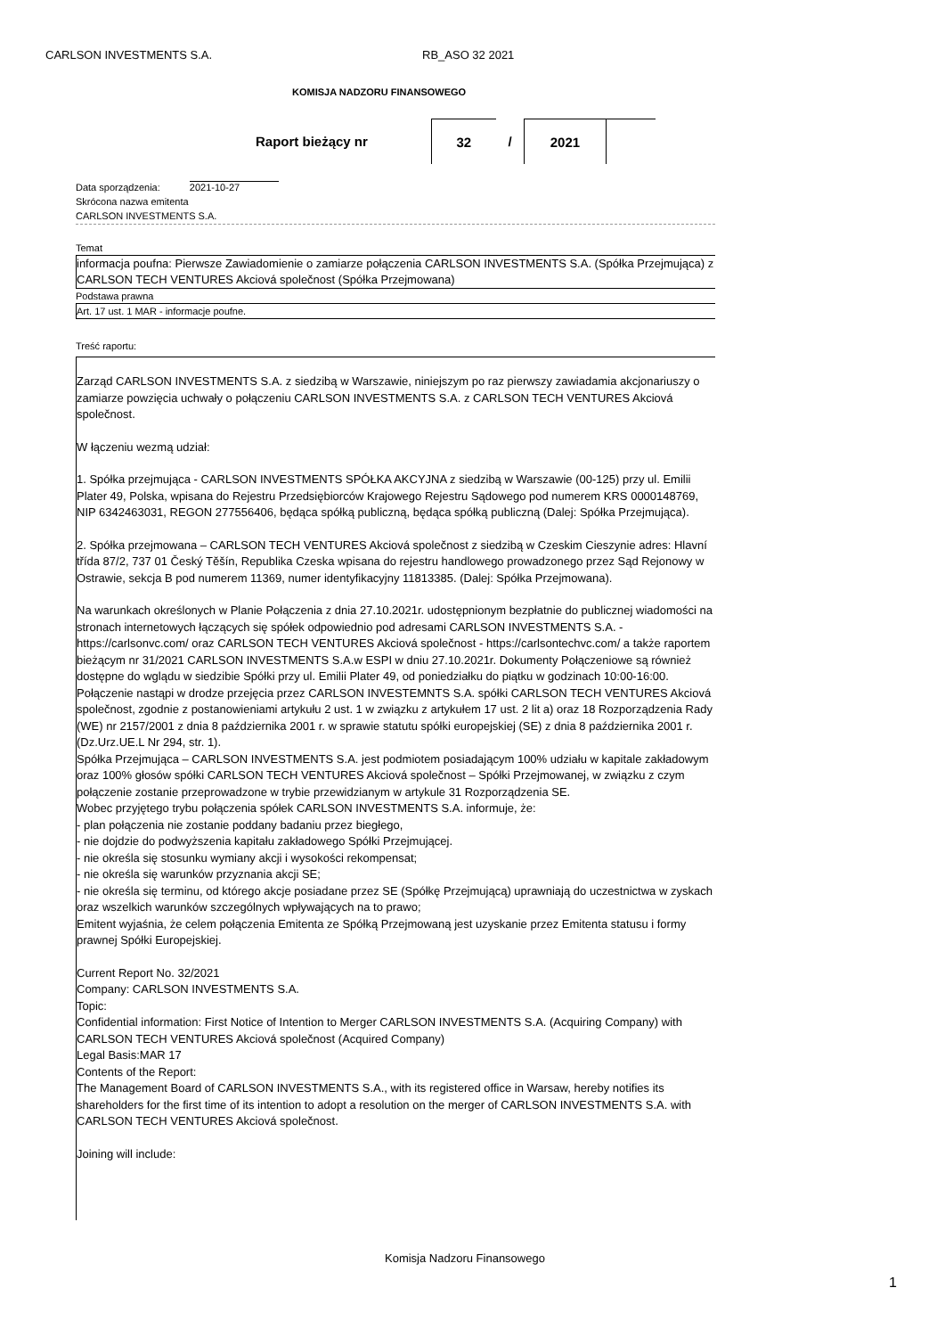CARLSON INVESTMENTS S.A. RB_ASO 32 2021
KOMISJA NADZORU FINANSOWEGO
| Raport bieżący nr | 32 | / | 2021 | |
Data sporządzenia: 2021-10-27
Skrócona nazwa emitenta
CARLSON INVESTMENTS S.A.
Temat
informacja poufna: Pierwsze Zawiadomienie o zamiarze połączenia CARLSON INVESTMENTS S.A. (Spółka Przejmująca) z CARLSON TECH VENTURES Akciová společnost (Spółka Przejmowana)
Podstawa prawna
Art. 17 ust. 1 MAR - informacje poufne.
Treść raportu:
Zarząd CARLSON INVESTMENTS S.A. z siedzibą w Warszawie, niniejszym po raz pierwszy zawiadamia akcjonariuszy o zamiarze powzięcia uchwały o połączeniu CARLSON INVESTMENTS S.A. z CARLSON TECH VENTURES Akciová společnost.
W łączeniu wezmą udział:
1. Spółka przejmująca - CARLSON INVESTMENTS SPÓŁKA AKCYJNA z siedzibą w Warszawie (00-125) przy ul. Emilii Plater 49, Polska, wpisana do Rejestru Przedsiębiorców Krajowego Rejestru Sądowego pod numerem KRS 0000148769, NIP 6342463031, REGON 277556406, będąca spółką publiczną, będąca spółką publiczną (Dalej: Spółka Przejmująca).
2. Spółka przejmowana – CARLSON TECH VENTURES Akciová společnost z siedzibą w Czeskim Cieszynie adres: Hlavní třída 87/2, 737 01 Český Těšín, Republika Czeska wpisana do rejestru handlowego prowadzonego przez Sąd Rejonowy w Ostrawie, sekcja B pod numerem 11369, numer identyfikacyjny 11813385. (Dalej: Spółka Przejmowana).
Na warunkach określonych w Planie Połączenia z dnia 27.10.2021r. udostępnionym bezpłatnie do publicznej wiadomości na stronach internetowych łączących się spółek odpowiednio pod adresami CARLSON INVESTMENTS S.A. - https://carlsonvc.com/ oraz CARLSON TECH VENTURES Akciová společnost - https://carlsontechvc.com/ a także raportem bieżącym nr 31/2021 CARLSON INVESTMENTS S.A.w ESPI w dniu 27.10.2021r. Dokumenty Połączeniowe są również dostępne do wglądu w siedzibie Spółki przy ul. Emilii Plater 49, od poniedziałku do piątku w godzinach 10:00-16:00.
Połączenie nastąpi w drodze przejęcia przez CARLSON INVESTEMNTS S.A. spółki CARLSON TECH VENTURES Akciová společnost, zgodnie z postanowieniami artykułu 2 ust. 1 w związku z artykułem 17 ust. 2 lit a) oraz 18 Rozporządzenia Rady (WE) nr 2157/2001 z dnia 8 października 2001 r. w sprawie statutu spółki europejskiej (SE) z dnia 8 października 2001 r. (Dz.Urz.UE.L Nr 294, str. 1).
Spółka Przejmująca – CARLSON INVESTMENTS S.A. jest podmiotem posiadającym 100% udziału w kapitale zakładowym oraz 100% głosów spółki CARLSON TECH VENTURES Akciová společnost – Spółki Przejmowanej, w związku z czym połączenie zostanie przeprowadzone w trybie przewidzianym w artykule 31 Rozporządzenia SE.
Wobec przyjętego trybu połączenia spółek CARLSON INVESTMENTS S.A. informuje, że:
- plan połączenia nie zostanie poddany badaniu przez biegłego,
- nie dojdzie do podwyższenia kapitału zakładowego Spółki Przejmującej.
- nie określa się stosunku wymiany akcji i wysokości rekompensat;
- nie określa się warunków przyznania akcji SE;
- nie określa się terminu, od którego akcje posiadane przez SE (Spółkę Przejmującą) uprawniają do uczestnictwa w zyskach oraz wszelkich warunków szczególnych wpływających na to prawo;
Emitent wyjaśnia, że celem połączenia Emitenta ze Spółką Przejmowaną jest uzyskanie przez Emitenta statusu i formy prawnej Spółki Europejskiej.
Current Report No. 32/2021
Company: CARLSON INVESTMENTS S.A.
Topic:
Confidential information: First Notice of Intention to Merger CARLSON INVESTMENTS S.A. (Acquiring Company) with CARLSON TECH VENTURES Akciová společnost (Acquired Company)
Legal Basis:MAR 17
Contents of the Report:
The Management Board of CARLSON INVESTMENTS S.A., with its registered office in Warsaw, hereby notifies its shareholders for the first time of its intention to adopt a resolution on the merger of CARLSON INVESTMENTS S.A. with CARLSON TECH VENTURES Akciová společnost.
Joining will include:
Komisja Nadzoru Finansowego
1